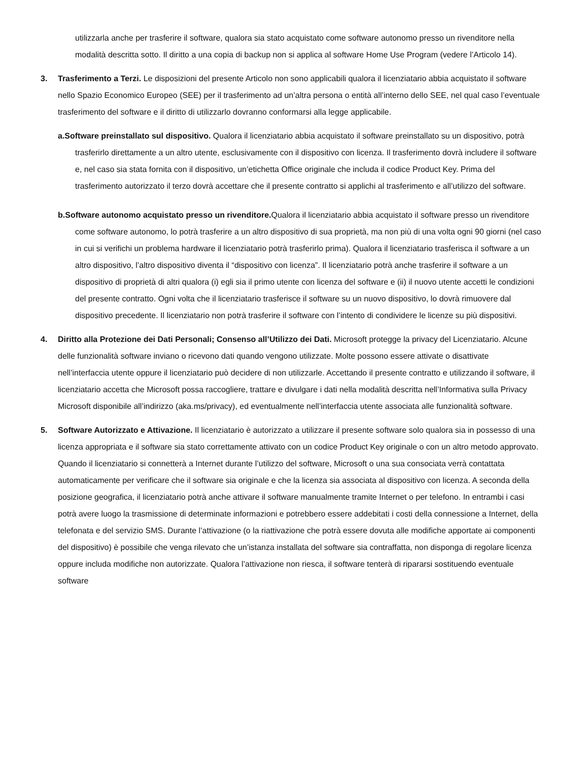utilizzarla anche per trasferire il software, qualora sia stato acquistato come software autonomo presso un rivenditore nella modalità descritta sotto. Il diritto a una copia di backup non si applica al software Home Use Program (vedere l’Articolo 14).
3. Trasferimento a Terzi. Le disposizioni del presente Articolo non sono applicabili qualora il licenziatario abbia acquistato il software nello Spazio Economico Europeo (SEE) per il trasferimento ad un’altra persona o entità all’interno dello SEE, nel qual caso l’eventuale trasferimento del software e il diritto di utilizzarlo dovranno conformarsi alla legge applicabile.
a.Software preinstallato sul dispositivo. Qualora il licenziatario abbia acquistato il software preinstallato su un dispositivo, potrà trasferirlo direttamente a un altro utente, esclusivamente con il dispositivo con licenza. Il trasferimento dovrà includere il software e, nel caso sia stata fornita con il dispositivo, un’etichetta Office originale che includa il codice Product Key. Prima del trasferimento autorizzato il terzo dovrà accettare che il presente contratto si applichi al trasferimento e all’utilizzo del software.
b.Software autonomo acquistato presso un rivenditore. Qualora il licenziatario abbia acquistato il software presso un rivenditore come software autonomo, lo potrà trasferire a un altro dispositivo di sua proprietà, ma non più di una volta ogni 90 giorni (nel caso in cui si verifichi un problema hardware il licenziatario potrà trasferirlo prima). Qualora il licenziatario trasferisca il software a un altro dispositivo, l’altro dispositivo diventa il “dispositivo con licenza”. Il licenziatario potrà anche trasferire il software a un dispositivo di proprietà di altri qualora (i) egli sia il primo utente con licenza del software e (ii) il nuovo utente accetti le condizioni del presente contratto. Ogni volta che il licenziatario trasferisce il software su un nuovo dispositivo, lo dovrà rimuovere dal dispositivo precedente. Il licenziatario non potrà trasferire il software con l’intento di condividere le licenze su più dispositivi.
4. Diritto alla Protezione dei Dati Personali; Consenso all’Utilizzo dei Dati. Microsoft protegge la privacy del Licenziatario. Alcune delle funzionalità software inviano o ricevono dati quando vengono utilizzate. Molte possono essere attivate o disattivate nell’interfaccia utente oppure il licenziatario può decidere di non utilizzarle. Accettando il presente contratto e utilizzando il software, il licenziatario accetta che Microsoft possa raccogliere, trattare e divulgare i dati nella modalità descritta nell’Informativa sulla Privacy Microsoft disponibile all’indirizzo (aka.ms/privacy), ed eventualmente nell’interfaccia utente associata alle funzionalità software.
5. Software Autorizzato e Attivazione. Il licenziatario è autorizzato a utilizzare il presente software solo qualora sia in possesso di una licenza appropriata e il software sia stato correttamente attivato con un codice Product Key originale o con un altro metodo approvato. Quando il licenziatario si connetterà a Internet durante l’utilizzo del software, Microsoft o una sua consociata verrà contattata automaticamente per verificare che il software sia originale e che la licenza sia associata al dispositivo con licenza. A seconda della posizione geografica, il licenziatario potrà anche attivare il software manualmente tramite Internet o per telefono. In entrambi i casi potrà avere luogo la trasmissione di determinate informazioni e potrebbero essere addebitati i costi della connessione a Internet, della telefonata e del servizio SMS. Durante l’attivazione (o la riattivazione che potrà essere dovuta alle modifiche apportate ai componenti del dispositivo) è possibile che venga rilevato che un’istanza installata del software sia contraffatta, non disponga di regolare licenza oppure includa modifiche non autorizzate. Qualora l’attivazione non riesca, il software tenterà di ripararsi sostituendo eventuale software